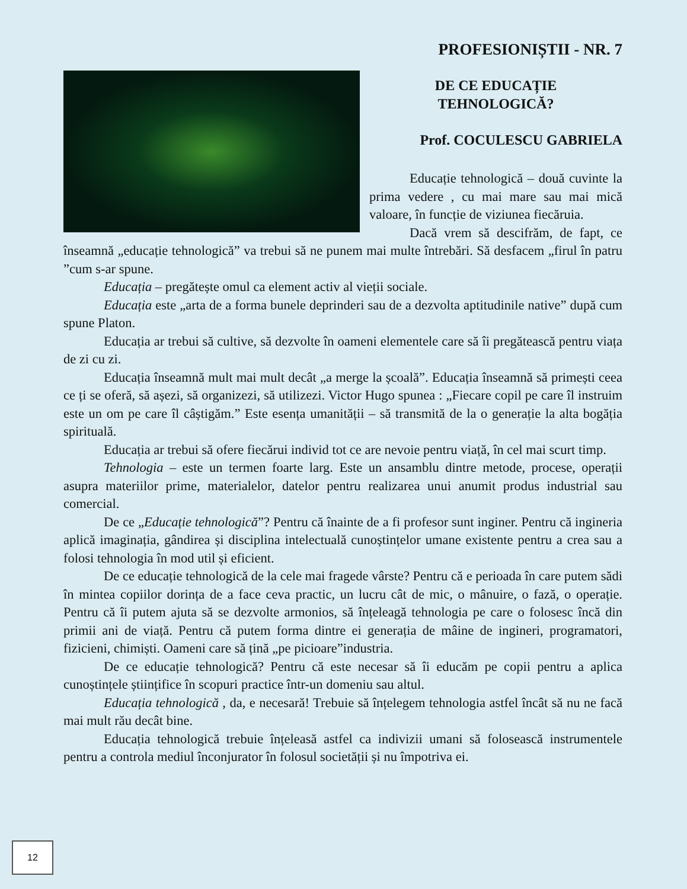PROFESIONIȘTII - NR. 7
DE CE EDUCAȚIE
TEHNOLOGICĂ?
Prof. COCULESCU GABRIELA
Educație tehnologică – două cuvinte la prima vedere , cu mai mare sau mai mică valoare, în funcție de viziunea fiecăruia.
Dacă vrem să descifrăm, de fapt, ce înseamnă „educație tehnologică” va trebui să ne punem mai multe întrebări. Să desfacem „firul în patru ”cum s-ar spune.
Educația – pregătește omul ca element activ al vieții sociale.
Educația este „arta de a forma bunele deprinderi sau de a dezvolta aptitudinile native” după cum spune Platon.
Educația ar trebui să cultive, să dezvolte în oameni elementele care să îi pregătească pentru viața de zi cu zi.
Educația înseamnă mult mai mult decât „a merge la școală”. Educația înseamnă să primești ceea ce ți se oferă, să așezi, să organizezi, să utilizezi. Victor Hugo spunea : „Fiecare copil pe care îl instruim este un om pe care îl câștigăm.” Este esența umanității – să transmită de la o generație la alta bogăția spirituală.
Educația ar trebui să ofere fiecărui individ tot ce are nevoie pentru viață, în cel mai scurt timp.
Tehnologia – este un termen foarte larg. Este un ansamblu dintre metode, procese, operații asupra materiilor prime, materialelor, datelor pentru realizarea unui anumit produs industrial sau comercial.
De ce „Educație tehnologică”? Pentru că înainte de a fi profesor sunt inginer. Pentru că ingineria aplică imaginația, gândirea și disciplina intelectuală cunoștințelor umane existente pentru a crea sau a folosi tehnologia în mod util și eficient.
De ce educație tehnologică de la cele mai fragede vârste? Pentru că e perioada în care putem sădi în mintea copiilor dorința de a face ceva practic, un lucru cât de mic, o mânuire, o fază, o operație. Pentru că îi putem ajuta să se dezvolte armonios, să înțeleagă tehnologia pe care o folosesc încă din primii ani de viață. Pentru că putem forma dintre ei generația de mâine de ingineri, programatori, fizicieni, chimiști. Oameni care să țină „pe picioare”industria.
De ce educație tehnologică? Pentru că este necesar să îi educăm pe copii pentru a aplica cunoștințele științifice în scopuri practice într-un domeniu sau altul.
Educația tehnologică , da, e necesară! Trebuie să înțelegem tehnologia astfel încât să nu ne facă mai mult rău decât bine.
Educația tehnologică trebuie înțeleasă astfel ca indivizii umani să folosească instrumentele pentru a controla mediul înconjurator în folosul societății și nu împotriva ei.
12